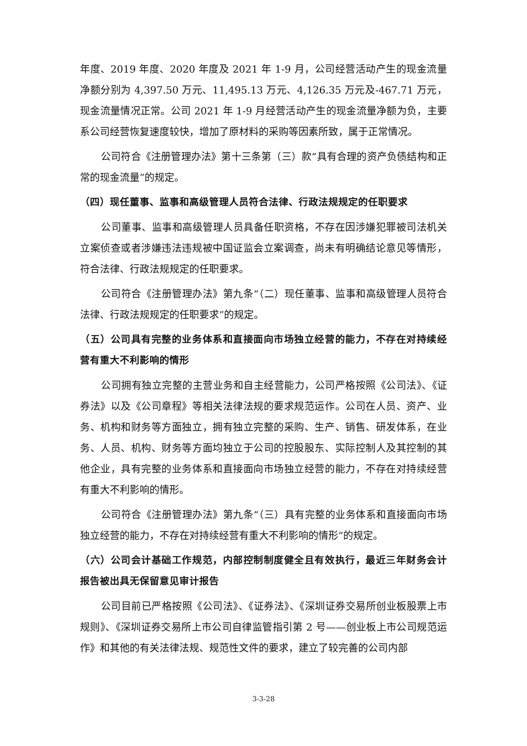年度、2019 年度、2020 年度及 2021 年 1-9 月，公司经营活动产生的现金流量净额分别为 4,397.50 万元、11,495.13 万元、4,126.35 万元及-467.71 万元，现金流量情况正常。公司 2021 年 1-9 月经营活动产生的现金流量净额为负，主要系公司经营恢复速度较快，增加了原材料的采购等因素所致，属于正常情况。
公司符合《注册管理办法》第十三条第（三）款“具有合理的资产负债结构和正常的现金流量”的规定。
（四）现任董事、监事和高级管理人员符合法律、行政法规规定的任职要求
公司董事、监事和高级管理人员具备任职资格，不存在因涉嫌犯罪被司法机关立案侦查或者涉嫌违法违规被中国证监会立案调查，尚未有明确结论意见等情形，符合法律、行政法规规定的任职要求。
公司符合《注册管理办法》第九条“（二）现任董事、监事和高级管理人员符合法律、行政法规规定的任职要求”的规定。
（五）公司具有完整的业务体系和直接面向市场独立经营的能力，不存在对持续经营有重大不利影响的情形
公司拥有独立完整的主营业务和自主经营能力，公司严格按照《公司法》、《证券法》以及《公司章程》等相关法律法规的要求规范运作。公司在人员、资产、业务、机构和财务等方面独立，拥有独立完整的采购、生产、销售、研发体系，在业务、人员、机构、财务等方面均独立于公司的控股股东、实际控制人及其控制的其他企业，具有完整的业务体系和直接面向市场独立经营的能力，不存在对持续经营有重大不利影响的情形。
公司符合《注册管理办法》第九条“（三）具有完整的业务体系和直接面向市场独立经营的能力，不存在对持续经营有重大不利影响的情形”的规定。
（六）公司会计基础工作规范，内部控制制度健全且有效执行，最近三年财务会计报告被出具无保留意见审计报告
公司目前已严格按照《公司法》、《证券法》、《深圳证券交易所创业板股票上市规则》、《深圳证券交易所上市公司自律监管指引第 2 号——创业板上市公司规范运作》和其他的有关法律法规、规范性文件的要求，建立了较完善的公司内部
3-3-28